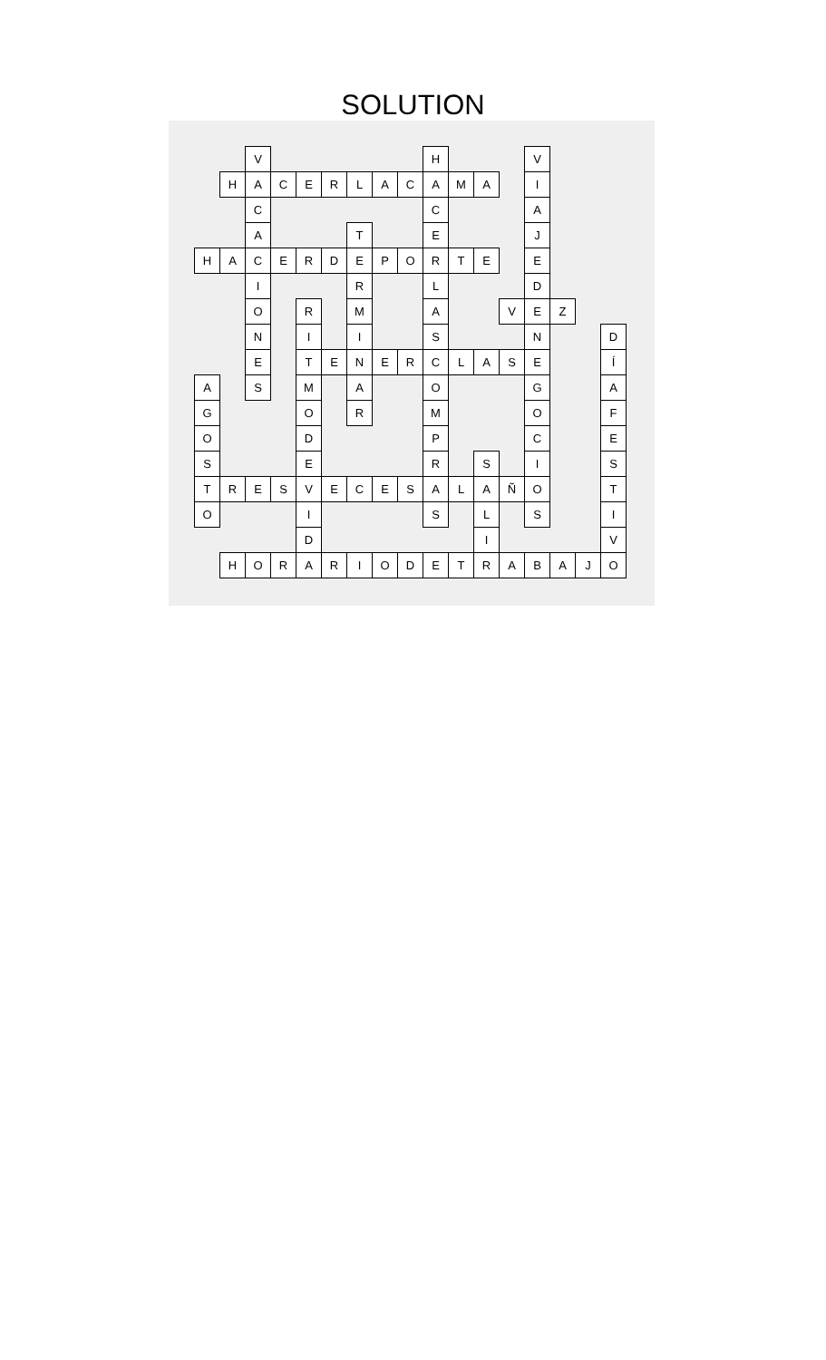SOLUTION
| | | V | | | | | | | H | | | | V | | | |
| | H | A | C | E | R | L | A | C | A | M | A | | I | | | |
| | | C | | | | | | | C | | | | A | | | |
| | | A | | | | T | | | E | | | | J | | | |
| H | A | C | E | R | D | E | P | O | R | T | E | | E | | | |
| | | I | | | | R | | | L | | | | D | | | |
| | | O | | R | | M | | | A | | | V | E | Z | | |
| | | N | | I | | I | | | S | | | | N | | | D |
| | | E | | T | E | N | E | R | C | L | A | S | E | | | Í |
| A | | S | | M | | A | | | O | | | | G | | | A |
| G | | | | O | | R | | | M | | | | O | | | F |
| O | | | | D | | | | | P | | | | C | | | E |
| S | | | | E | | | | | R | | S | | I | | | S |
| T | R | E | S | V | E | C | E | S | A | L | A | Ñ | O | | | T |
| O | | | | I | | | | | S | | L | | S | | | I |
| | | | | D | | | | | | | I | | | | | V |
| | H | O | R | A | R | I | O | D | E | T | R | A | B | A | J | O |